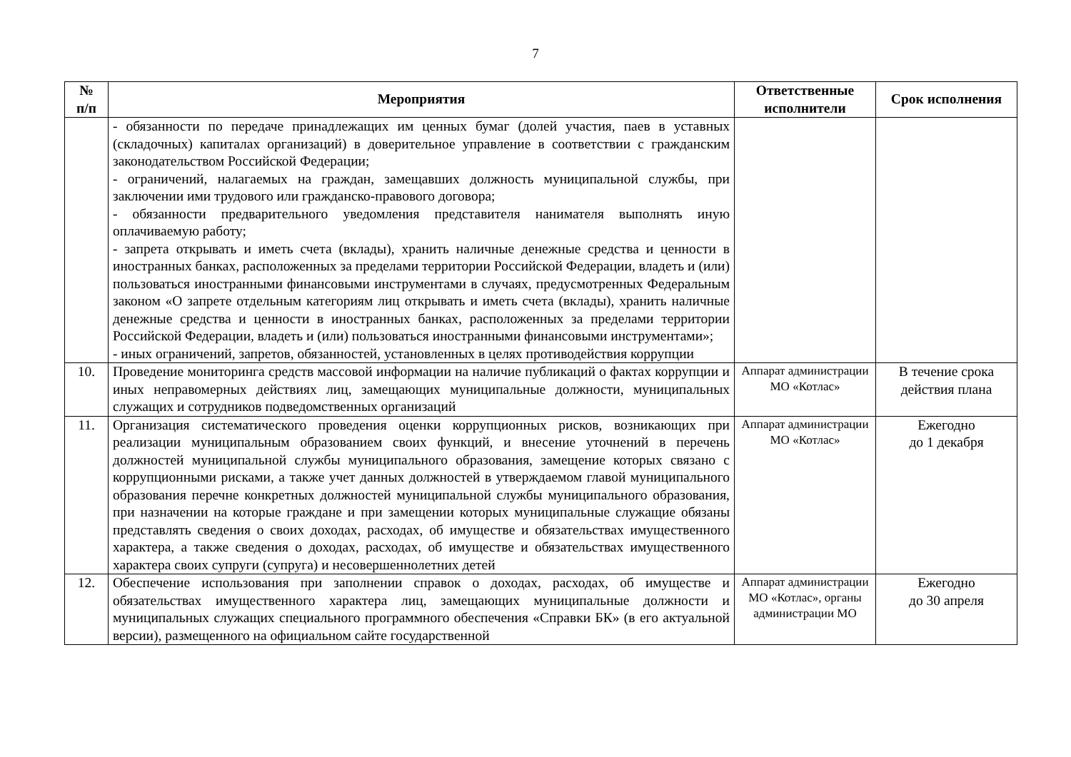7
| № п/п | Мероприятия | Ответственные исполнители | Срок исполнения |
| --- | --- | --- | --- |
| | - обязанности по передаче принадлежащих им ценных бумаг (долей участия, паев в уставных (складочных) капиталах организаций) в доверительное управление в соответствии с гражданским законодательством Российской Федерации; - ограничений, налагаемых на граждан, замещавших должность муниципальной службы, при заключении ими трудового или гражданско-правового договора; - обязанности предварительного уведомления представителя нанимателя выполнять иную оплачиваемую работу; - запрета открывать и иметь счета (вклады), хранить наличные денежные средства и ценности в иностранных банках, расположенных за пределами территории Российской Федерации, владеть и (или) пользоваться иностранными финансовыми инструментами в случаях, предусмотренных Федеральным законом «О запрете отдельным категориям лиц открывать и иметь счета (вклады), хранить наличные денежные средства и ценности в иностранных банках, расположенных за пределами территории Российской Федерации, владеть и (или) пользоваться иностранными финансовыми инструментами»; - иных ограничений, запретов, обязанностей, установленных в целях противодействия коррупции | | |
| 10. | Проведение мониторинга средств массовой информации на наличие публикаций о фактах коррупции и иных неправомерных действиях лиц, замещающих муниципальные должности, муниципальных служащих и сотрудников подведомственных организаций | Аппарат администрации МО «Котлас» | В течение срока действия плана |
| 11. | Организация систематического проведения оценки коррупционных рисков, возникающих при реализации муниципальным образованием своих функций, и внесение уточнений в перечень должностей муниципальной службы муниципального образования, замещение которых связано с коррупционными рисками, а также учет данных должностей в утверждаемом главой муниципального образования перечне конкретных должностей муниципальной службы муниципального образования, при назначении на которые граждане и при замещении которых муниципальные служащие обязаны представлять сведения о своих доходах, расходах, об имуществе и обязательствах имущественного характера, а также сведения о доходах, расходах, об имуществе и обязательствах имущественного характера своих супруги (супруга) и несовершеннолетних детей | Аппарат администрации МО «Котлас» | Ежегодно до 1 декабря |
| 12. | Обеспечение использования при заполнении справок о доходах, расходах, об имуществе и обязательствах имущественного характера лиц, замещающих муниципальные должности и муниципальных служащих специального программного обеспечения «Справки БК» (в его актуальной версии), размещенного на официальном сайте государственной | Аппарат администрации МО «Котлас», органы администрации МО | Ежегодно до 30 апреля |